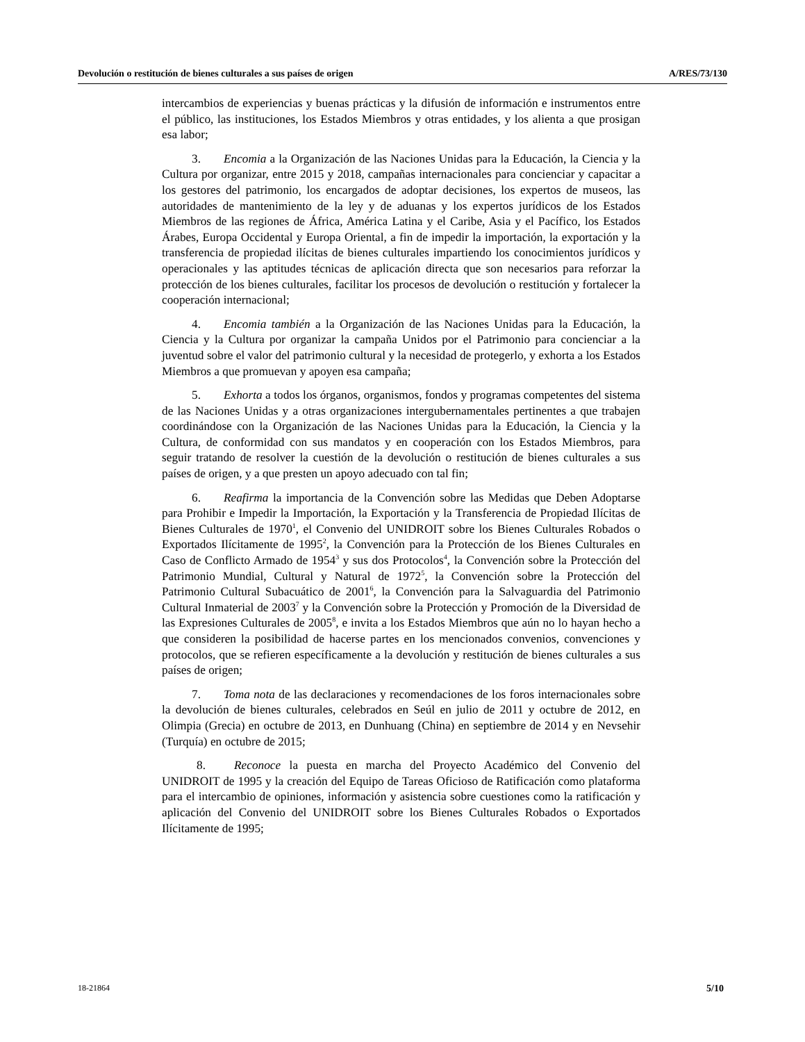Devolución o restitución de bienes culturales a sus países de origen A/RES/73/130
intercambios de experiencias y buenas prácticas y la difusión de información e instrumentos entre el público, las instituciones, los Estados Miembros y otras entidades, y los alienta a que prosigan esa labor;
3. Encomia a la Organización de las Naciones Unidas para la Educación, la Ciencia y la Cultura por organizar, entre 2015 y 2018, campañas internacionales para concienciar y capacitar a los gestores del patrimonio, los encargados de adoptar decisiones, los expertos de museos, las autoridades de mantenimiento de la ley y de aduanas y los expertos jurídicos de los Estados Miembros de las regiones de África, América Latina y el Caribe, Asia y el Pacífico, los Estados Árabes, Europa Occidental y Europa Oriental, a fin de impedir la importación, la exportación y la transferencia de propiedad ilícitas de bienes culturales impartiendo los conocimientos jurídicos y operacionales y las aptitudes técnicas de aplicación directa que son necesarios para reforzar la protección de los bienes culturales, facilitar los procesos de devolución o restitución y fortalecer la cooperación internacional;
4. Encomia también a la Organización de las Naciones Unidas para la Educación, la Ciencia y la Cultura por organizar la campaña Unidos por el Patrimonio para concienciar a la juventud sobre el valor del patrimonio cultural y la necesidad de protegerlo, y exhorta a los Estados Miembros a que promuevan y apoyen esa campaña;
5. Exhorta a todos los órganos, organismos, fondos y programas competentes del sistema de las Naciones Unidas y a otras organizaciones intergubernamentales pertinentes a que trabajen coordinándose con la Organización de las Naciones Unidas para la Educación, la Ciencia y la Cultura, de conformidad con sus mandatos y en cooperación con los Estados Miembros, para seguir tratando de resolver la cuestión de la devolución o restitución de bienes culturales a sus países de origen, y a que presten un apoyo adecuado con tal fin;
6. Reafirma la importancia de la Convención sobre las Medidas que Deben Adoptarse para Prohibir e Impedir la Importación, la Exportación y la Transferencia de Propiedad Ilícitas de Bienes Culturales de 1970<sup>1</sup>, el Convenio del UNIDROIT sobre los Bienes Culturales Robados o Exportados Ilícitamente de 1995<sup>2</sup>, la Convención para la Protección de los Bienes Culturales en Caso de Conflicto Armado de 1954<sup>3</sup> y sus dos Protocolos<sup>4</sup>, la Convención sobre la Protección del Patrimonio Mundial, Cultural y Natural de 1972<sup>5</sup>, la Convención sobre la Protección del Patrimonio Cultural Subacuático de 2001<sup>6</sup>, la Convención para la Salvaguardia del Patrimonio Cultural Inmaterial de 2003<sup>7</sup> y la Convención sobre la Protección y Promoción de la Diversidad de las Expresiones Culturales de 2005<sup>8</sup>, e invita a los Estados Miembros que aún no lo hayan hecho a que consideren la posibilidad de hacerse partes en los mencionados convenios, convenciones y protocolos, que se refieren específicamente a la devolución y restitución de bienes culturales a sus países de origen;
7. Toma nota de las declaraciones y recomendaciones de los foros internacionales sobre la devolución de bienes culturales, celebrados en Seúl en julio de 2011 y octubre de 2012, en Olimpia (Grecia) en octubre de 2013, en Dunhuang (China) en septiembre de 2014 y en Nevsehir (Turquía) en octubre de 2015;
8. Reconoce la puesta en marcha del Proyecto Académico del Convenio del UNIDROIT de 1995 y la creación del Equipo de Tareas Oficioso de Ratificación como plataforma para el intercambio de opiniones, información y asistencia sobre cuestiones como la ratificación y aplicación del Convenio del UNIDROIT sobre los Bienes Culturales Robados o Exportados Ilícitamente de 1995;
18-21864 5/10